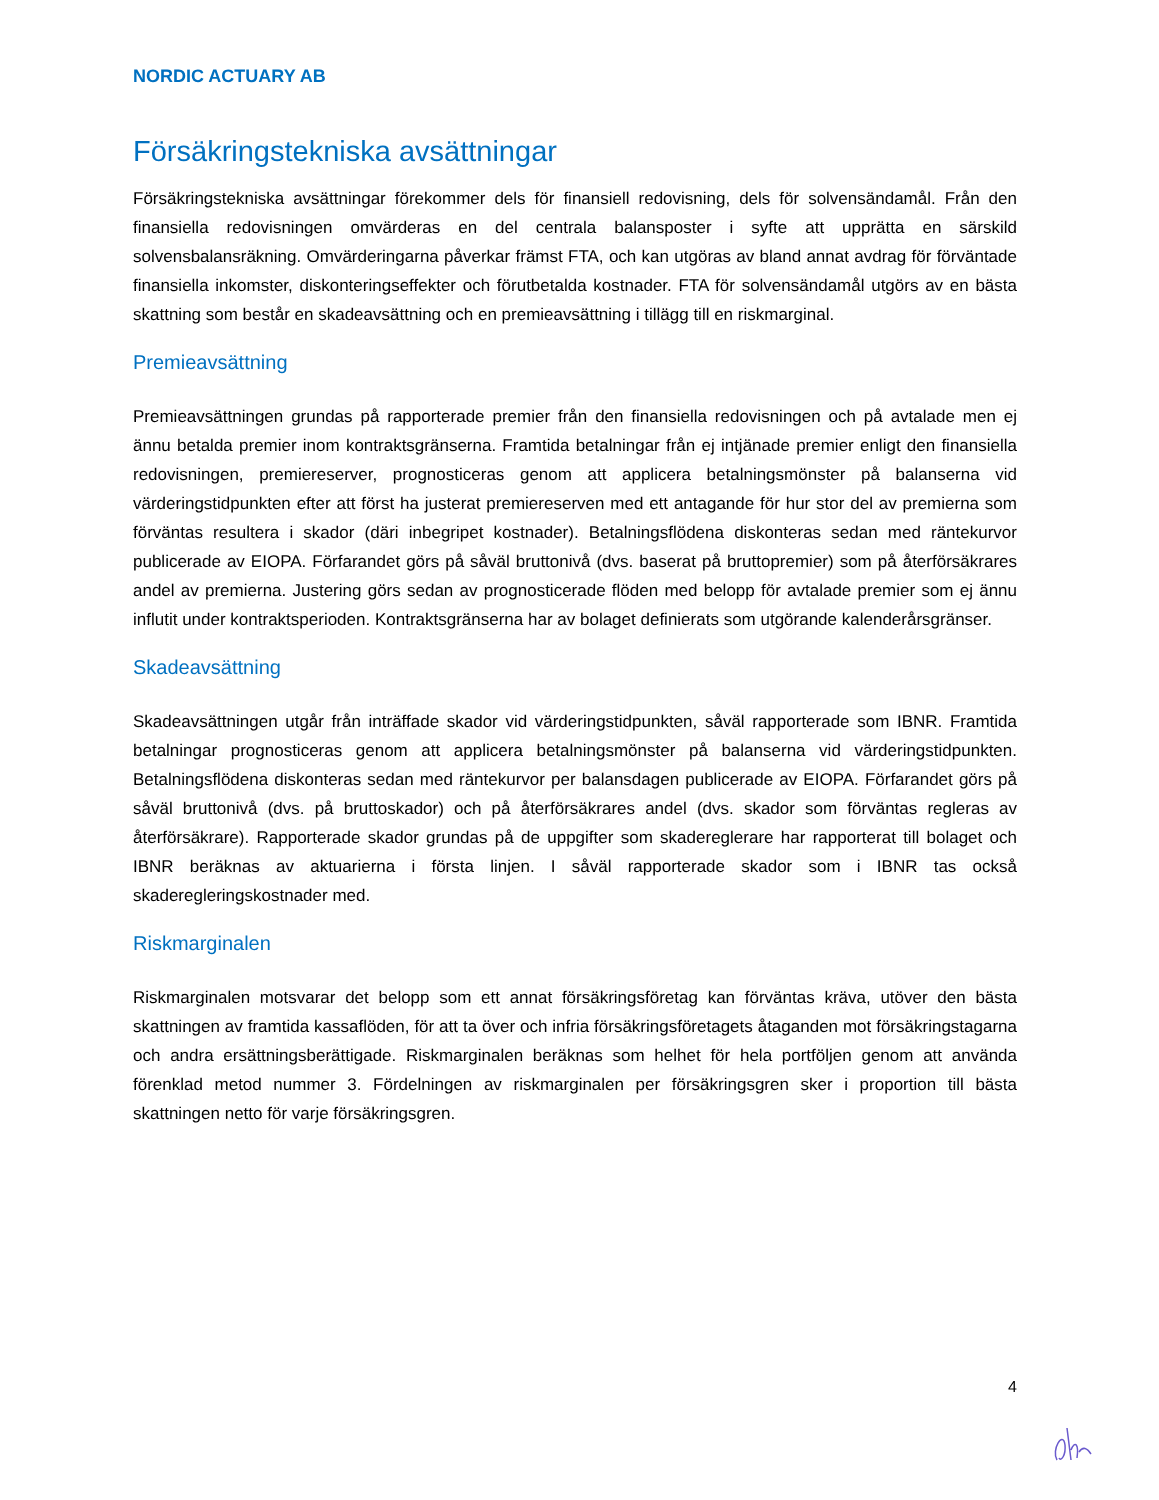NORDIC ACTUARY AB
Försäkringstekniska avsättningar
Försäkringstekniska avsättningar förekommer dels för finansiell redovisning, dels för solvensändamål. Från den finansiella redovisningen omvärderas en del centrala balansposter i syfte att upprätta en särskild solvensbalansräkning. Omvärderingarna påverkar främst FTA, och kan utgöras av bland annat avdrag för förväntade finansiella inkomster, diskonteringseffekter och förutbetalda kostnader. FTA för solvensändamål utgörs av en bästa skattning som består en skadeavsättning och en premieavsättning i tillägg till en riskmarginal.
Premieavsättning
Premieavsättningen grundas på rapporterade premier från den finansiella redovisningen och på avtalade men ej ännu betalda premier inom kontraktsgränserna. Framtida betalningar från ej intjänade premier enligt den finansiella redovisningen, premiereserver, prognosticeras genom att applicera betalningsmönster på balanserna vid värderingstidpunkten efter att först ha justerat premiereserven med ett antagande för hur stor del av premierna som förväntas resultera i skador (däri inbegripet kostnader). Betalningsflödena diskonteras sedan med räntekurvor publicerade av EIOPA. Förfarandet görs på såväl bruttonivå (dvs. baserat på bruttopremier) som på återförsäkrares andel av premierna. Justering görs sedan av prognosticerade flöden med belopp för avtalade premier som ej ännu influtit under kontraktsperioden. Kontraktsgränserna har av bolaget definierats som utgörande kalenderårsgränser.
Skadeavsättning
Skadeavsättningen utgår från inträffade skador vid värderingstidpunkten, såväl rapporterade som IBNR. Framtida betalningar prognosticeras genom att applicera betalningsmönster på balanserna vid värderingstidpunkten. Betalningsflödena diskonteras sedan med räntekurvor per balansdagen publicerade av EIOPA. Förfarandet görs på såväl bruttonivå (dvs. på bruttoskador) och på återförsäkrares andel (dvs. skador som förväntas regleras av återförsäkrare). Rapporterade skador grundas på de uppgifter som skadereglerare har rapporterat till bolaget och IBNR beräknas av aktuarierna i första linjen. I såväl rapporterade skador som i IBNR tas också skaderegleringskostnader med.
Riskmarginalen
Riskmarginalen motsvarar det belopp som ett annat försäkringsföretag kan förväntas kräva, utöver den bästa skattningen av framtida kassaflöden, för att ta över och infria försäkringsföretagets åtaganden mot försäkringstagarna och andra ersättningsberättigade. Riskmarginalen beräknas som helhet för hela portföljen genom att använda förenklad metod nummer 3. Fördelningen av riskmarginalen per försäkringsgren sker i proportion till bästa skattningen netto för varje försäkringsgren.
4